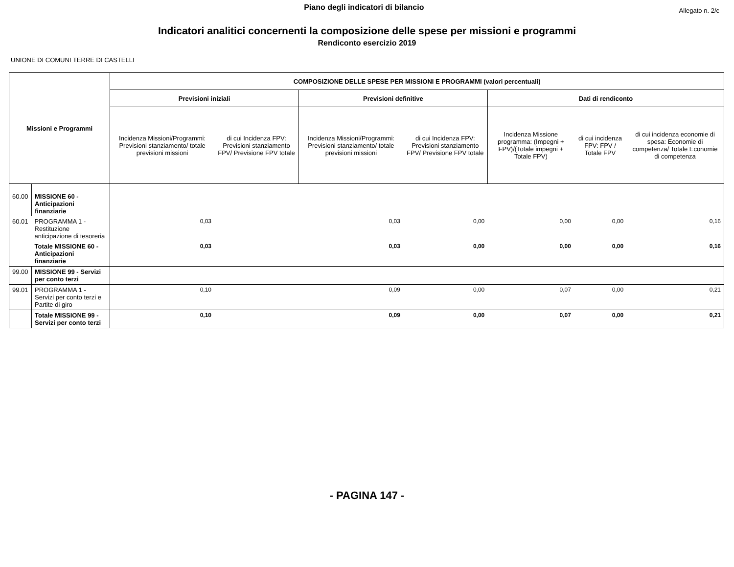Piano degli indicatori di bilancio
Allegato n. 2/c
Indicatori analitici concernenti la composizione delle spese per missioni e programmi
Rendiconto esercizio 2019
UNIONE DI COMUNI TERRE DI CASTELLI
| Missioni e Programmi | | COMPOSIZIONE DELLE SPESE PER MISSIONI E PROGRAMMI (valori percentuali) | | | | | | |
| --- | --- | --- | --- | --- | --- | --- | --- | --- |
| | | Previsioni iniziali | | Previsioni definitive | | Dati di rendiconto | | |
| | | Incidenza Missioni/Programmi: Previsioni stanziamento/ totale previsioni missioni | di cui Incidenza FPV: Previsioni stanziamento FPV/ Previsione FPV totale | Incidenza Missioni/Programmi: Previsioni stanziamento/ totale previsioni missioni | di cui Incidenza FPV: Previsioni stanziamento FPV/ Previsione FPV totale | Incidenza Missione programma: (Impegni + FPV)/(Totale impegni + Totale FPV) | di cui incidenza FPV: FPV / Totale FPV | di cui incidenza economie di spesa: Economie di competenza/ Totale Economie di competenza |
| 60.00 | MISSIONE 60 - Anticipazioni finanziarie | | | | | | | |
| 60.01 | PROGRAMMA 1 - Restituzione anticipazione di tesoreria | 0,03 | | 0,03 | 0,00 | 0,00 | 0,00 | 0,16 |
| | Totale MISSIONE 60 - Anticipazioni finanziarie | 0,03 | | 0,03 | 0,00 | 0,00 | 0,00 | 0,16 |
| 99.00 | MISSIONE 99 - Servizi per conto terzi | | | | | | | |
| 99.01 | PROGRAMMA 1 - Servizi per conto terzi e Partite di giro | 0,10 | | 0,09 | 0,00 | 0,07 | 0,00 | 0,21 |
| | Totale MISSIONE 99 - Servizi per conto terzi | 0,10 | | 0,09 | 0,00 | 0,07 | 0,00 | 0,21 |
- PAGINA 147 -